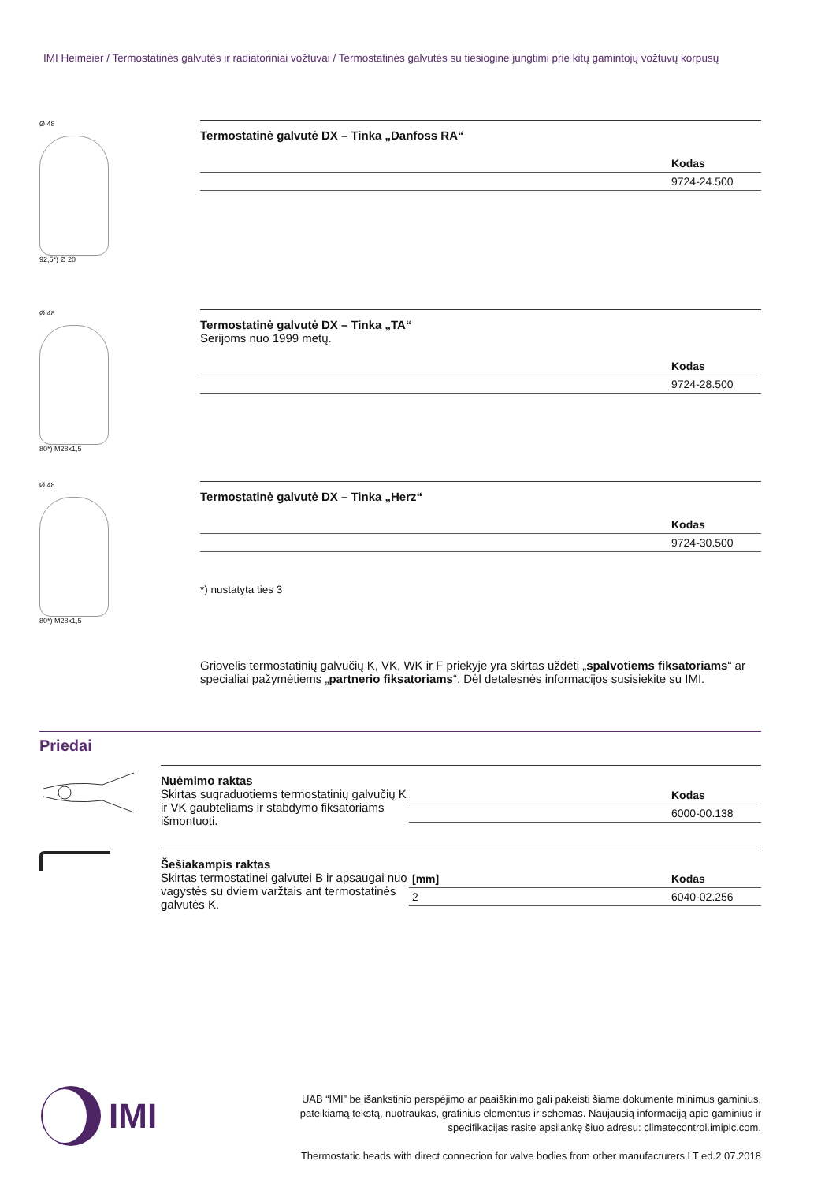IMI Heimeier / Termostatinės galvutės ir radiatoriniai vožtuvai / Termostatinės galvutės su tiesiogine jungtimi prie kitų gamintojų vožtuvų korpusų
Ø 48
92,5*) Ø 20
Termostatinė galvutė DX – Tinka „Danfoss RA“
| | Kodas |
| --- | --- |
| | 9724-24.500 |
Ø 48
80*) M28x1,5
Termostatinė galvutė DX – Tinka „TA“
Serijoms nuo 1999 metų.
| | Kodas |
| --- | --- |
| | 9724-28.500 |
Ø 48
80*) M28x1,5
Termostatinė galvutė DX – Tinka „Herz“
| | Kodas |
| --- | --- |
| | 9724-30.500 |
*) nustatyta ties 3
Griovelis termostatinių galvučių K, VK, WK ir F priekyje yra skirtas uždėti „spalvotiems fiksatoriams“ ar specialiai pažymėtiems „partnerio fiksatoriams“. Dėl detalesnės informacijos susisiekite su IMI.
Priedai
Nuėmimo raktas
Skirtas sugraduotiems termostatinių galvučių K ir VK gaubteliams ir stabdymo fiksatoriams išmontuoti.
| | Kodas |
| --- | --- |
| | 6000-00.138 |
Šešiakampis raktas
Skirtas termostatinei galvutei B ir apsaugai nuo vagystės su dviem varžtais ant termostatinės galvutės K.
| [mm] | Kodas |
| --- | --- |
| 2 | 6040-02.256 |
IMI
UAB “IMI” be išankstinio perspėjimo ar paaiškinimo gali pakeisti šiame dokumente minimus gaminius, pateikiamą tekstą, nuotraukas, grafinius elementus ir schemas. Naujausią informaciją apie gaminius ir specifikacijas rasite apsilankę šiuo adresu: climatecontrol.imiplc.com.
Thermostatic heads with direct connection for valve bodies from other manufacturers LT ed.2 07.2018